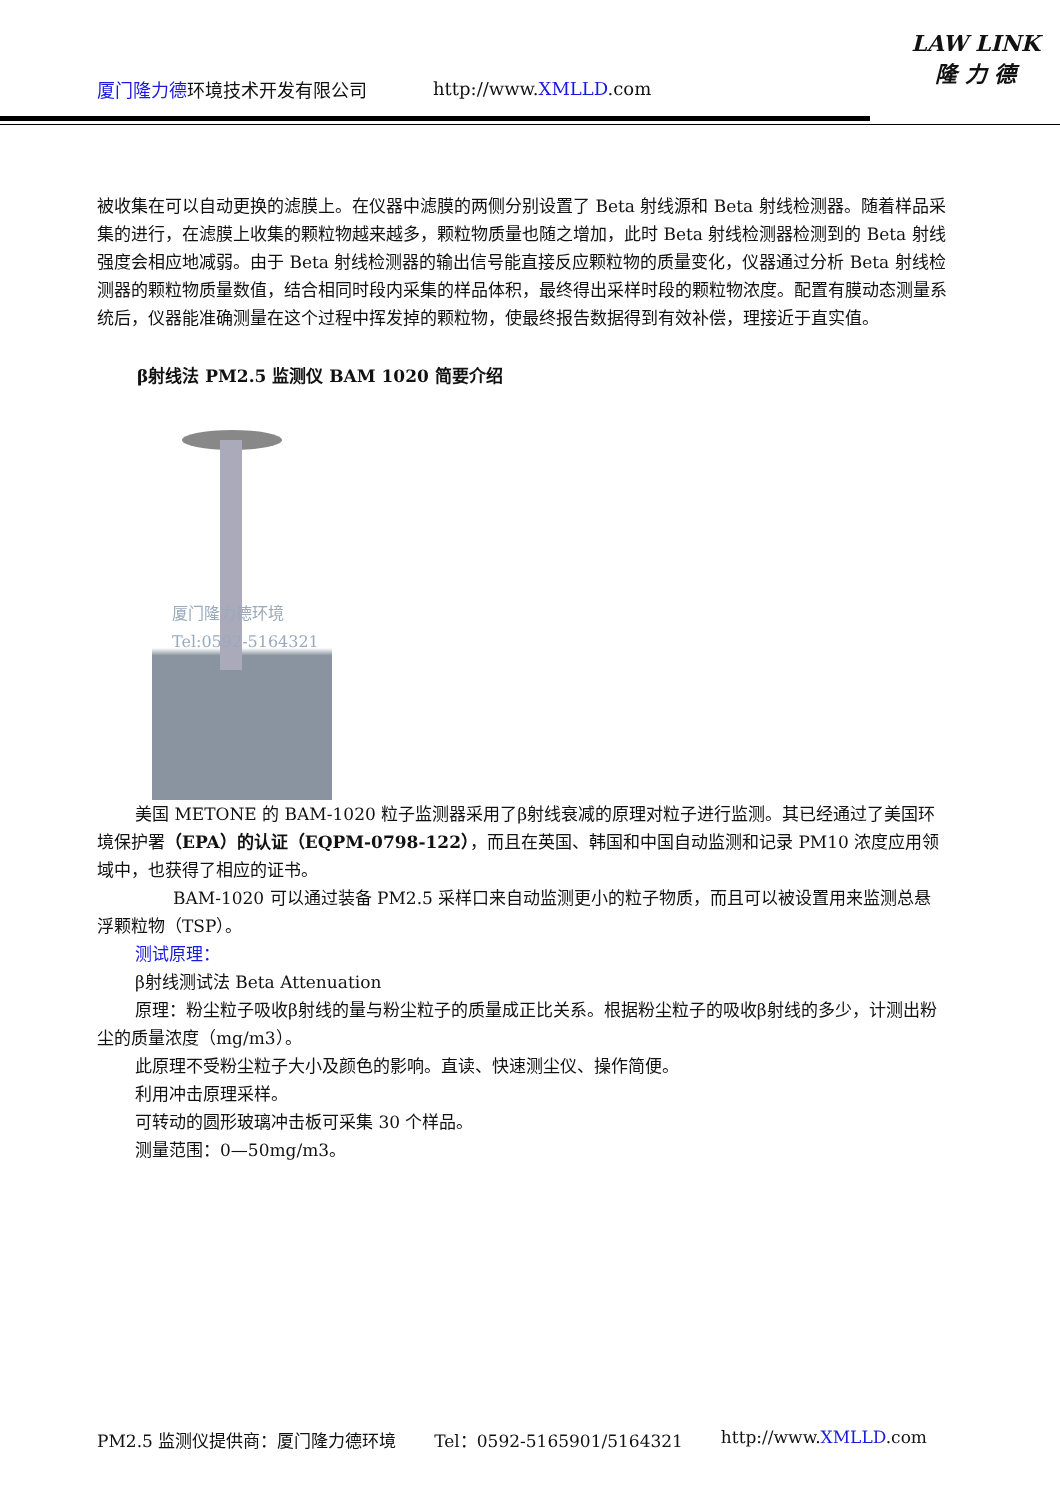厦门隆力德环境技术开发有限公司 http://www.XMLLD.com
LAW LINK
隆 力 德
被收集在可以自动更换的滤膜上。在仪器中滤膜的两侧分别设置了 Beta 射线源和 Beta 射线检测器。随着样品采集的进行，在滤膜上收集的颗粒物越来越多，颗粒物质量也随之增加，此时 Beta 射线检测器检测到的 Beta 射线强度会相应地减弱。由于 Beta 射线检测器的输出信号能直接反应颗粒物的质量变化，仪器通过分析 Beta 射线检测器的颗粒物质量数值，结合相同时段内采集的样品体积，最终得出采样时段的颗粒物浓度。配置有膜动态测量系统后，仪器能准确测量在这个过程中挥发掉的颗粒物，使最终报告数据得到有效补偿，理接近于直实值。
β射线法 PM2.5 监测仪 BAM 1020 简要介绍
厦门隆力德环境
Tel:0592-5164321
美国 METONE 的 BAM-1020 粒子监测器采用了β射线衰减的原理对粒子进行监测。其已经通过了美国环境保护署（EPA）的认证（EQPM-0798-122），而且在英国、韩国和中国自动监测和记录 PM10 浓度应用领域中，也获得了相应的证书。
BAM-1020 可以通过装备 PM2.5 采样口来自动监测更小的粒子物质，而且可以被设置用来监测总悬浮颗粒物（TSP）。
测试原理：
β射线测试法 Beta Attenuation
原理：粉尘粒子吸收β射线的量与粉尘粒子的质量成正比关系。根据粉尘粒子的吸收β射线的多少，计测出粉尘的质量浓度（mg/m3）。
此原理不受粉尘粒子大小及颜色的影响。直读、快速测尘仪、操作简便。
利用冲击原理采样。
可转动的圆形玻璃冲击板可采集 30 个样品。
测量范围：0—50mg/m3。
PM2.5 监测仪提供商：厦门隆力德环境 Tel：0592-5165901/5164321 http://www.XMLLD.com